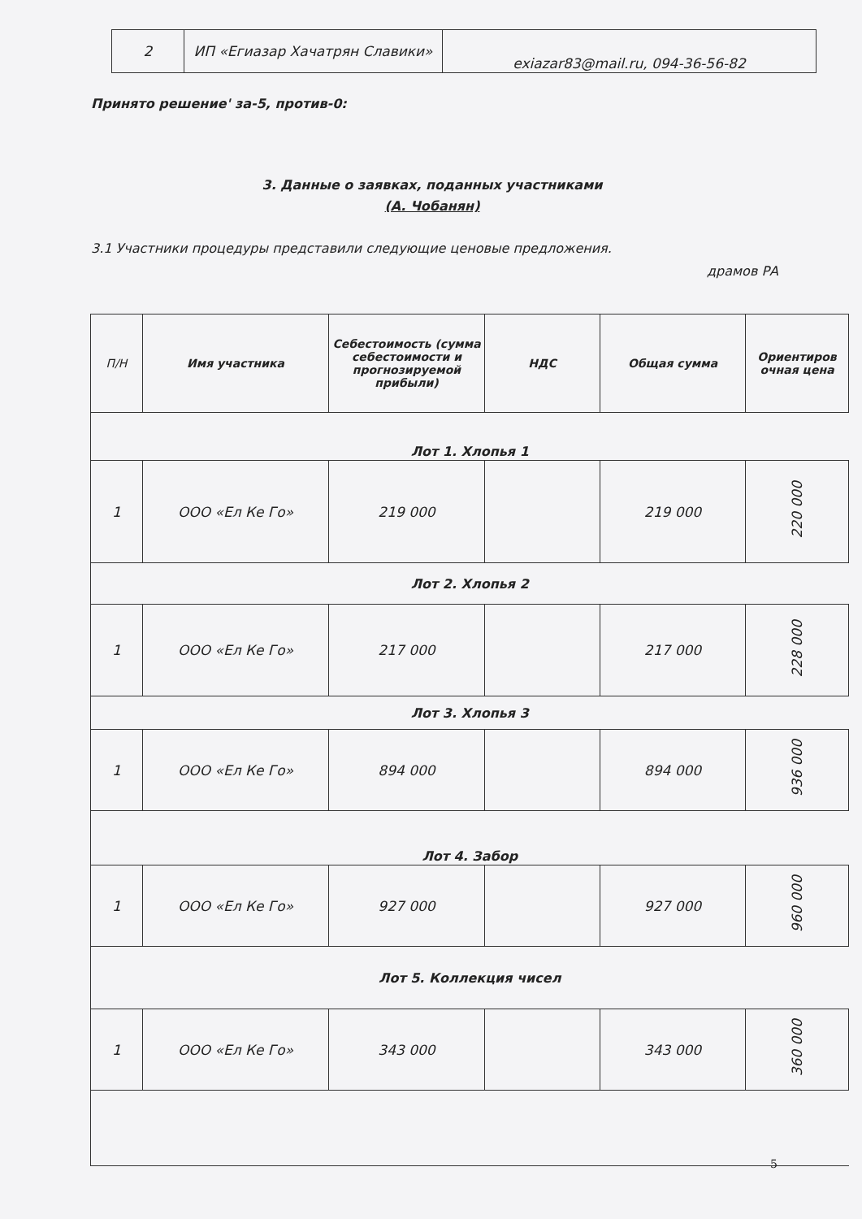| 2 | ИП «Егиазар Хачатрян Славики» | exiazar83@mail.ru, 094-36-56-82 |
Принято решение' за-5, против-0:
3. Данные о заявках, поданных участниками
(А. Чобанян)
3.1 Участники процедуры представили следующие ценовые предложения.
драмов РА
| П/Н | Имя участника | Себестоимость (сумма себестоимости и прогнозируемой прибыли) | НДС | Общая сумма | Ориентиров очная цена |
| --- | --- | --- | --- | --- | --- |
| Лот 1. Хлопья 1 | | | | | |
| 1 | ООО «Ел Ке Го» | 219 000 | | 219 000 | 220 000 |
| Лот 2. Хлопья 2 | | | | | |
| 1 | ООО «Ел Ке Го» | 217 000 | | 217 000 | 228 000 |
| Лот 3. Хлопья 3 | | | | | |
| 1 | ООО «Ел Ке Го» | 894 000 | | 894 000 | 936 000 |
| Лот 4. Забор | | | | | |
| 1 | ООО «Ел Ке Го» | 927 000 | | 927 000 | 960 000 |
| Лот 5. Коллекция чисел | | | | | |
| 1 | ООО «Ел Ке Го» | 343 000 | | 343 000 | 360 000 |
5